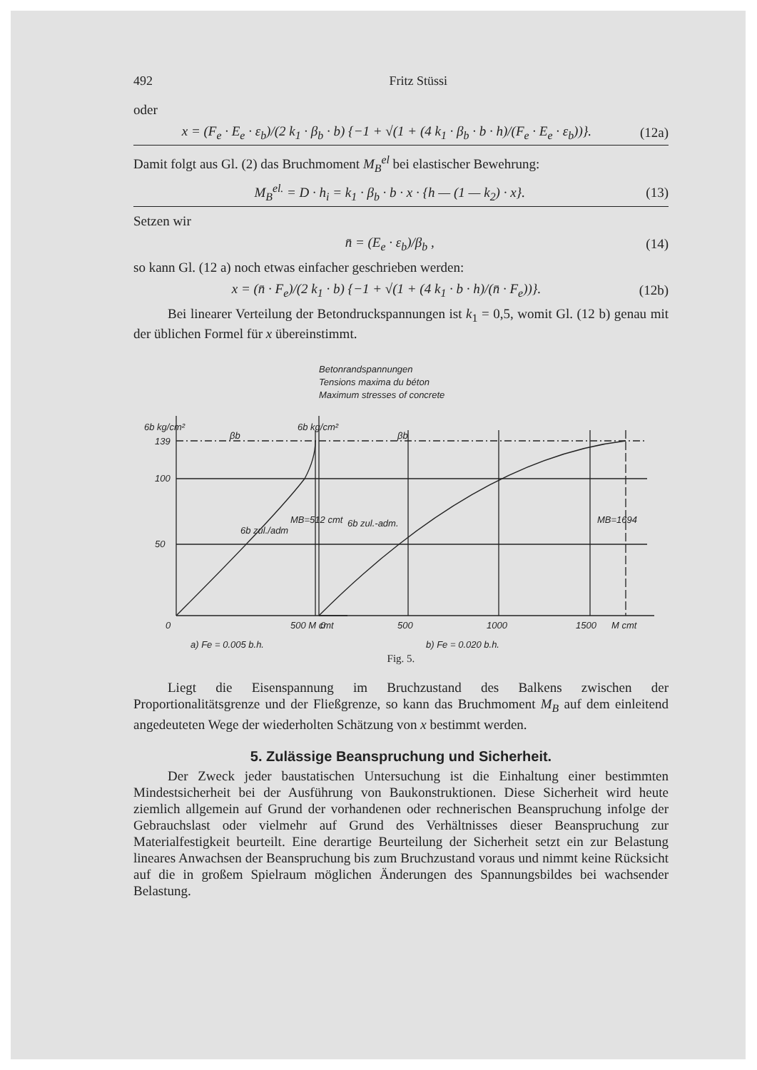492 Fritz Stüssi
oder
x = (F<sub>e</sub> · E<sub>e</sub> · ε<sub>b</sub>)/(2 k<sub>1</sub> · β<sub>b</sub> · b) {−1 + √(1 + (4 k<sub>1</sub> · β<sub>b</sub> · b · h)/(F<sub>e</sub> · E<sub>e</sub> · ε<sub>b</sub>))}. (12a)
Damit folgt aus Gl. (2) das Bruchmoment M<sub>B</sub><sup>el</sup> bei elastischer Bewehrung:
M<sub>B</sub><sup>el.</sup> = D · h<sub>i</sub> = k<sub>1</sub> · β<sub>b</sub> · b · x · {h — (1 — k<sub>2</sub>) · x}. (13)
Setzen wir
n̄ = (E<sub>e</sub> · ε<sub>b</sub>)/β<sub>b</sub> , (14)
so kann Gl. (12 a) noch etwas einfacher geschrieben werden:
x = (n̄ · F<sub>e</sub>)/(2 k<sub>1</sub> · b) {−1 + √(1 + (4 k<sub>1</sub> · b · h)/(n̄ · F<sub>e</sub>))}. (12b)
Bei linearer Verteilung der Betondruckspannungen ist k<sub>1</sub> = 0,5, womit Gl. (12 b) genau mit der üblichen Formel für x übereinstimmt.
Betonrandspannungen
Tensions maxima du béton
Maximum stresses of concrete
6b kg/cm²
139
100
50
0
6b zul./adm
500 M cmt
6b kg/cm²
βb
βb
6b zul.-adm.
0
500
1000
1500
M cmt
MB=512 cmt
MB=1694
a) Fe = 0.005 b.h. b) Fe = 0.020 b.h.
Fig. 5.
Liegt die Eisenspannung im Bruchzustand des Balkens zwischen der Proportionalitätsgrenze und der Fließgrenze, so kann das Bruchmoment M<sub>B</sub> auf dem einleitend angedeuteten Wege der wiederholten Schätzung von x bestimmt werden.
5. Zulässige Beanspruchung und Sicherheit.
Der Zweck jeder baustatischen Untersuchung ist die Einhaltung einer bestimmten Mindestsicherheit bei der Ausführung von Baukonstruktionen. Diese Sicherheit wird heute ziemlich allgemein auf Grund der vorhandenen oder rechnerischen Beanspruchung infolge der Gebrauchslast oder vielmehr auf Grund des Verhältnisses dieser Beanspruchung zur Materialfestigkeit beurteilt. Eine derartige Beurteilung der Sicherheit setzt ein zur Belastung lineares Anwachsen der Beanspruchung bis zum Bruchzustand voraus und nimmt keine Rücksicht auf die in großem Spielraum möglichen Änderungen des Spannungsbildes bei wachsender Belastung.